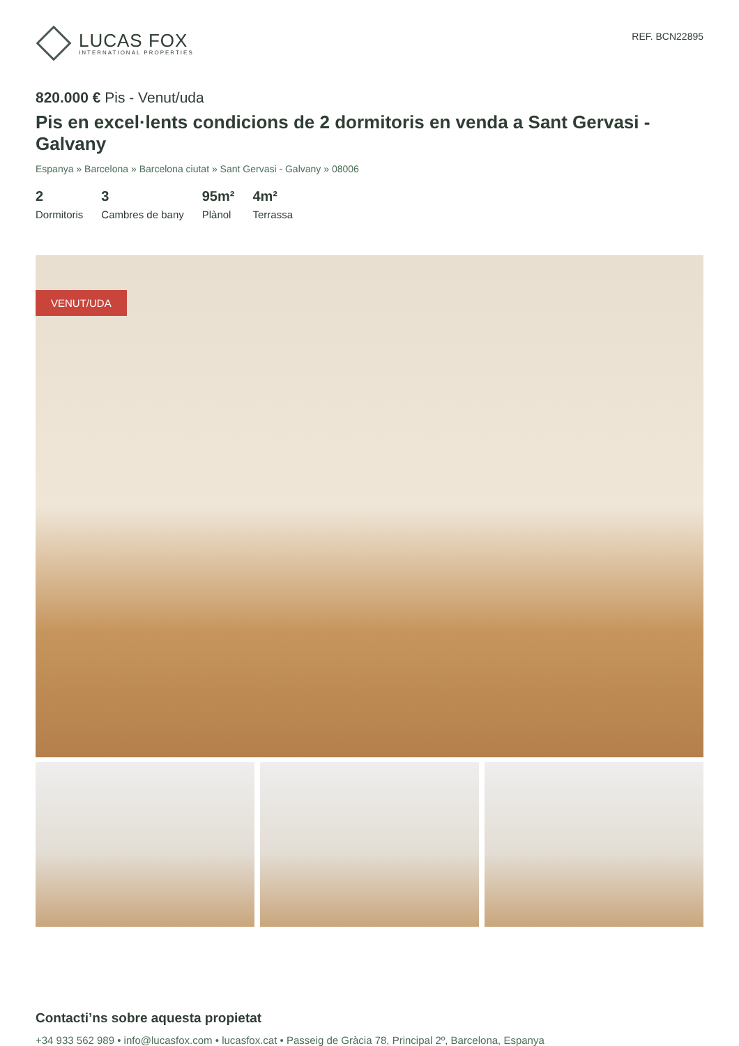LUCAS FOX
INTERNATIONAL PROPERTIES
REF. BCN22895
820.000 € Pis - Venut/uda
Pis en excel·lents condicions de 2 dormitoris en venda a Sant Gervasi - Galvany
Espanya » Barcelona » Barcelona ciutat » Sant Gervasi - Galvany » 08006
2
Dormitoris
3
Cambres de bany
95m²
Plànol
4m²
Terrassa
VENUT/UDA
Contacti’ns sobre aquesta propietat
+34 933 562 989 • info@lucasfox.com • lucasfox.cat • Passeig de Gràcia 78, Principal 2º, Barcelona, Espanya